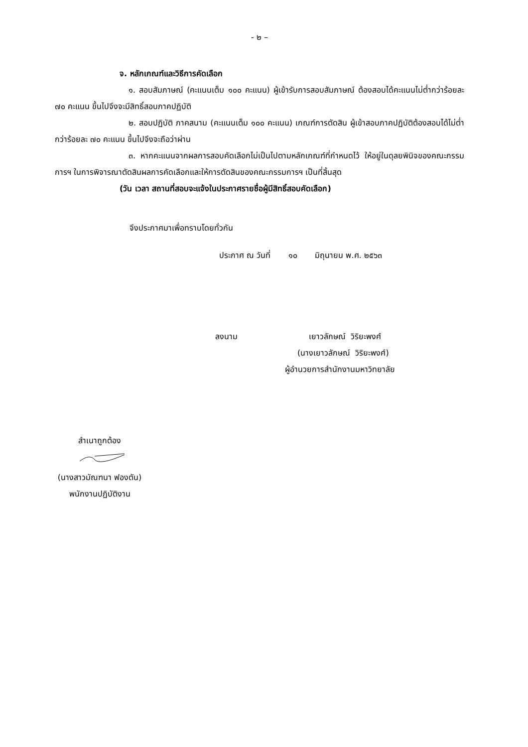- ๒ –
จ. หลักเกณฑ์และวิธีการคัดเลือก
๑. สอบสัมภาษณ์ (คะแนนเต็ม ๑๐๐ คะแนน) ผู้เข้ารับการสอบสัมภาษณ์ ต้องสอบได้คะแนนไม่ต่ำกว่าร้อยละ ๗๐ คะแนน ขึ้นไปจึงจะมีสิทธิ์สอบภาคปฏิบัติ
๒. สอบปฏิบัติ ภาคสนาม (คะแนนเต็ม ๑๐๐ คะแนน) เกณฑ์การตัดสิน ผู้เข้าสอบภาคปฏิบัติต้องสอบได้ไม่ต่ำกว่าร้อยละ ๗๐ คะแนน ขึ้นไปจึงจะถือว่าผ่าน
๓. หากคะแนนจากผลการสอบคัดเลือกไม่เป็นไปตามหลักเกณฑ์ที่กำหนดไว้ ให้อยู่ในดุลยพินิจของคณะกรรมการฯ ในการพิจารณาตัดสินผลการคัดเลือกและให้การตัดสินของคณะกรรมการฯ เป็นที่สิ้นสุด
(วัน เวลา สถานที่สอบจะแจ้งในประกาศรายชื่อผู้มีสิทธิ์สอบคัดเลือก)
จึงประกาศมาเพื่อทราบโดยทั่วกัน
ประกาศ ณ วันที่ ๑๐ มิถุนายน พ.ศ. ๒๕๖๓
ลงนาม เยาวลักษณ์ วิริยะพงศ์
(นางเยาวลักษณ์ วิริยะพงศ์)
ผู้อำนวยการสำนักงานมหาวิทยาลัย
สำเนาถูกต้อง
(นางสาวมัณฑนา ฟองตัน)
พนักงานปฏิบัติงาน